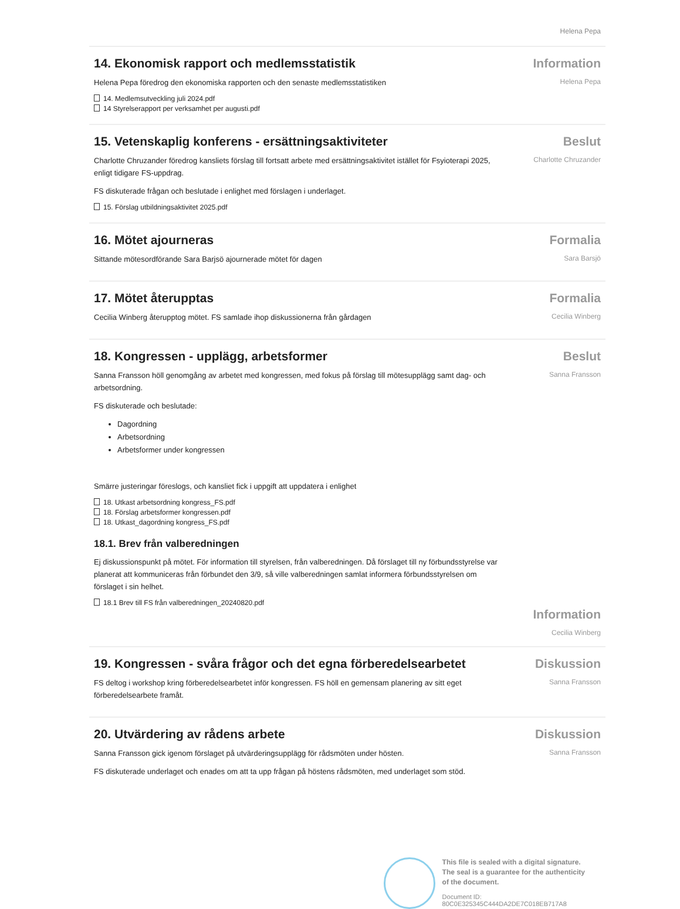Helena Pepa
14. Ekonomisk rapport och medlemsstatistik
Helena Pepa föredrog den ekonomiska rapporten och den senaste medlemsstatistiken
14. Medlemsutveckling juli 2024.pdf
14 Styrelserapport per verksamhet per augusti.pdf
Information
Helena Pepa
15. Vetenskaplig konferens - ersättningsaktiviteter
Charlotte Chruzander föredrog kansliets förslag till fortsatt arbete med ersättningsaktivitet istället för Fsyioterapi 2025, enligt tidigare FS-uppdrag.
FS diskuterade frågan och beslutade i enlighet med förslagen i underlaget.
15. Förslag utbildningsaktivitet 2025.pdf
Beslut
Charlotte Chruzander
16. Mötet ajourneras
Sittande mötesordförande Sara Barjsö ajournerade mötet för dagen
Formalia
Sara Barsjö
17. Mötet återupptas
Cecilia Winberg återupptog mötet. FS samlade ihop diskussionerna från gårdagen
Formalia
Cecilia Winberg
18. Kongressen - upplägg, arbetsformer
Sanna Fransson höll genomgång av arbetet med kongressen, med fokus på förslag till mötesupplägg samt dag- och arbetsordning.
FS diskuterade och beslutade:
Dagordning
Arbetsordning
Arbetsformer under kongressen
Smärre justeringar föreslogs, och kansliet fick i uppgift att uppdatera i enlighet
18. Utkast arbetsordning kongress_FS.pdf
18. Förslag arbetsformer kongressen.pdf
18. Utkast_dagordning kongress_FS.pdf
18.1. Brev från valberedningen
Ej diskussionspunkt på mötet. För information till styrelsen, från valberedningen. Då förslaget till ny förbundsstyrelse var planerat att kommuniceras från förbundet den 3/9, så ville valberedningen samlat informera förbundsstyrelsen om förslaget i sin helhet.
18.1 Brev till FS från valberedningen_20240820.pdf
Beslut
Sanna Fransson
Information
Cecilia Winberg
19. Kongressen - svåra frågor och det egna förberedelsearbetet
FS deltog i workshop kring förberedelsearbetet inför kongressen. FS höll en gemensam planering av sitt eget förberedelsearbete framåt.
Diskussion
Sanna Fransson
20. Utvärdering av rådens arbete
Sanna Fransson gick igenom förslaget på utvärderingsupplägg för rådsmöten under hösten.
FS diskuterade underlaget och enades om att ta upp frågan på höstens rådsmöten, med underlaget som stöd.
Diskussion
Sanna Fransson
This file is sealed with a digital signature.
The seal is a guarantee for the authenticity
of the document.
Document ID:
80C0E325345C444DA2DE7C018EB717A8